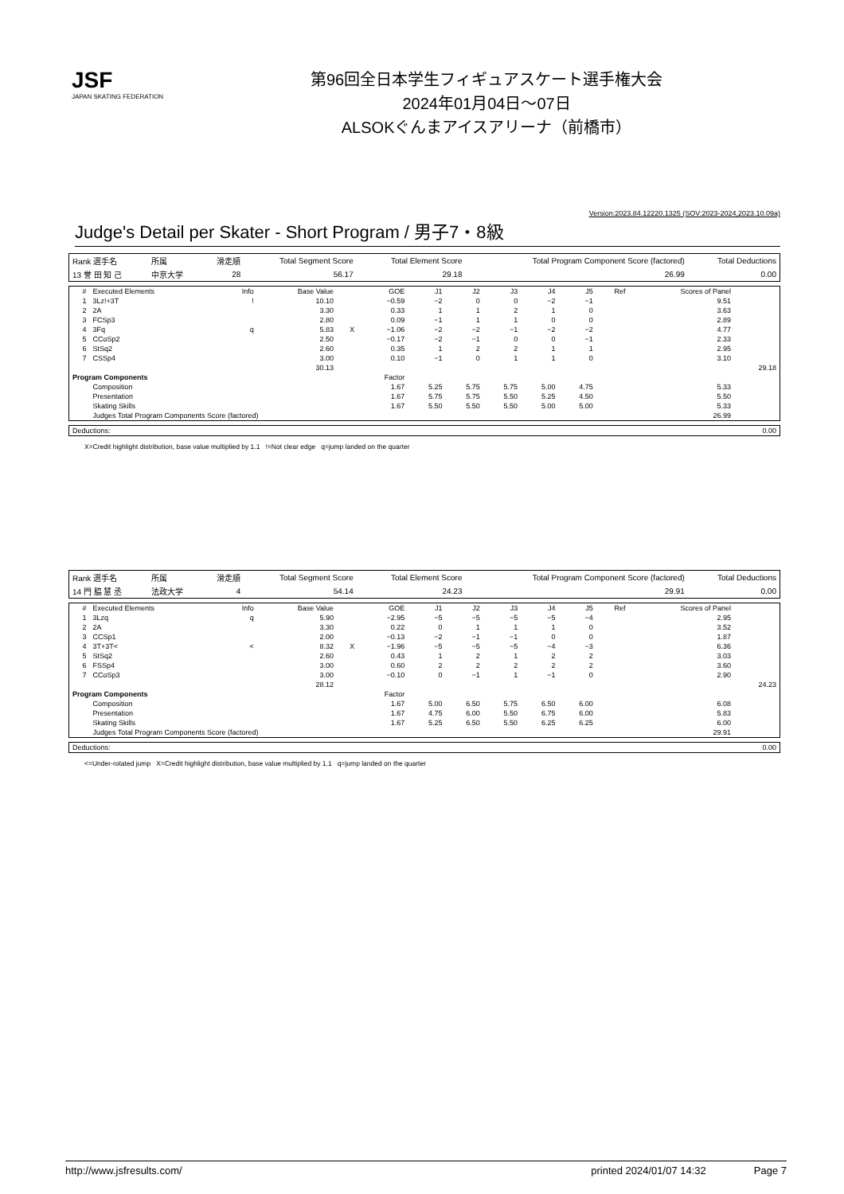JSF
JAPAN SKATING FEDERATION
第96回全日本学生フィギュアスケート選手権大会
2024年01月04日～07日
ALSOKぐんまアイスアリーナ（前橋市）
Version:2023.84.12220.1325 (SOV:2023-2024,2023.10.09a)
Judge's Detail per Skater - Short Program / 男子7・8級
| Rank 選手名 | 所属 | 滑走順 | Total Segment Score | Total Element Score | Total Program Component Score (factored) | Total Deductions |
| 13 誉 田 知 己 | 中京大学 | 28 | 56.17 | 29.18 | 26.99 | 0.00 |
| # | Executed Elements | Info | Base Value | | GOE | J1 | J2 | J3 | J4 | J5 | Ref | Scores of Panel | |
| 1 | 3Lz!+3T | ! | 10.10 | | −0.59 | −2 | 0 | 0 | −2 | −1 | | 9.51 | |
| 2 | 2A | | 3.30 | | 0.33 | 1 | 1 | 2 | 1 | 0 | | 3.63 | |
| 3 | FCSp3 | | 2.80 | | 0.09 | −1 | 1 | 1 | 0 | 0 | | 2.89 | |
| 4 | 3Fq | q | 5.83 | X | −1.06 | −2 | −2 | −1 | −2 | −2 | | 4.77 | |
| 5 | CCoSp2 | | 2.50 | | −0.17 | −2 | −1 | 0 | 0 | −1 | | 2.33 | |
| 6 | StSq2 | | 2.60 | | 0.35 | 1 | 2 | 2 | 1 | 1 | | 2.95 | |
| 7 | CSSp4 | | 3.00 | | 0.10 | −1 | 0 | 1 | 1 | 0 | | 3.10 | |
| | | | 30.13 | | | | | | | | | | 29.18 |
| Program Components | | | | | Factor | | | | | | | | |
| | Composition | | | | 1.67 | 5.25 | 5.75 | 5.75 | 5.00 | 4.75 | | 5.33 | |
| | Presentation | | | | 1.67 | 5.75 | 5.75 | 5.50 | 5.25 | 4.50 | | 5.50 | |
| | Skating Skills | | | | 1.67 | 5.50 | 5.50 | 5.50 | 5.00 | 5.00 | | 5.33 | |
| | Judges Total Program Components Score (factored) | | | | | | | | | | | 26.99 | |
| Deductions: | 0.00 |
X=Credit highlight distribution, base value multiplied by 1.1 !=Not clear edge q=jump landed on the quarter
| Rank 選手名 | 所属 | 滑走順 | Total Segment Score | Total Element Score | Total Program Component Score (factored) | Total Deductions |
| 14 門 脇 慧 丞 | 法政大学 | 4 | 54.14 | 24.23 | 29.91 | 0.00 |
| # | Executed Elements | Info | Base Value | | GOE | J1 | J2 | J3 | J4 | J5 | Ref | Scores of Panel | |
| 1 | 3Lzq | q | 5.90 | | −2.95 | −5 | −5 | −5 | −5 | −4 | | 2.95 | |
| 2 | 2A | | 3.30 | | 0.22 | 0 | 1 | 1 | 1 | 0 | | 3.52 | |
| 3 | CCSp1 | | 2.00 | | −0.13 | −2 | −1 | −1 | 0 | 0 | | 1.87 | |
| 4 | 3T+3T< | < | 8.32 | X | −1.96 | −5 | −5 | −5 | −4 | −3 | | 6.36 | |
| 5 | StSq2 | | 2.60 | | 0.43 | 1 | 2 | 1 | 2 | 2 | | 3.03 | |
| 6 | FSSp4 | | 3.00 | | 0.60 | 2 | 2 | 2 | 2 | 2 | | 3.60 | |
| 7 | CCoSp3 | | 3.00 | | −0.10 | 0 | −1 | 1 | −1 | 0 | | 2.90 | |
| | | | 28.12 | | | | | | | | | | 24.23 |
| Program Components | | | | | Factor | | | | | | | | |
| | Composition | | | | 1.67 | 5.00 | 6.50 | 5.75 | 6.50 | 6.00 | | 6.08 | |
| | Presentation | | | | 1.67 | 4.75 | 6.00 | 5.50 | 6.75 | 6.00 | | 5.83 | |
| | Skating Skills | | | | 1.67 | 5.25 | 6.50 | 5.50 | 6.25 | 6.25 | | 6.00 | |
| | Judges Total Program Components Score (factored) | | | | | | | | | | | 29.91 | |
| Deductions: | 0.00 |
<=Under-rotated jump X=Credit highlight distribution, base value multiplied by 1.1 q=jump landed on the quarter
http://www.jsfresults.com/ printed 2024/01/07 14:32 Page 7